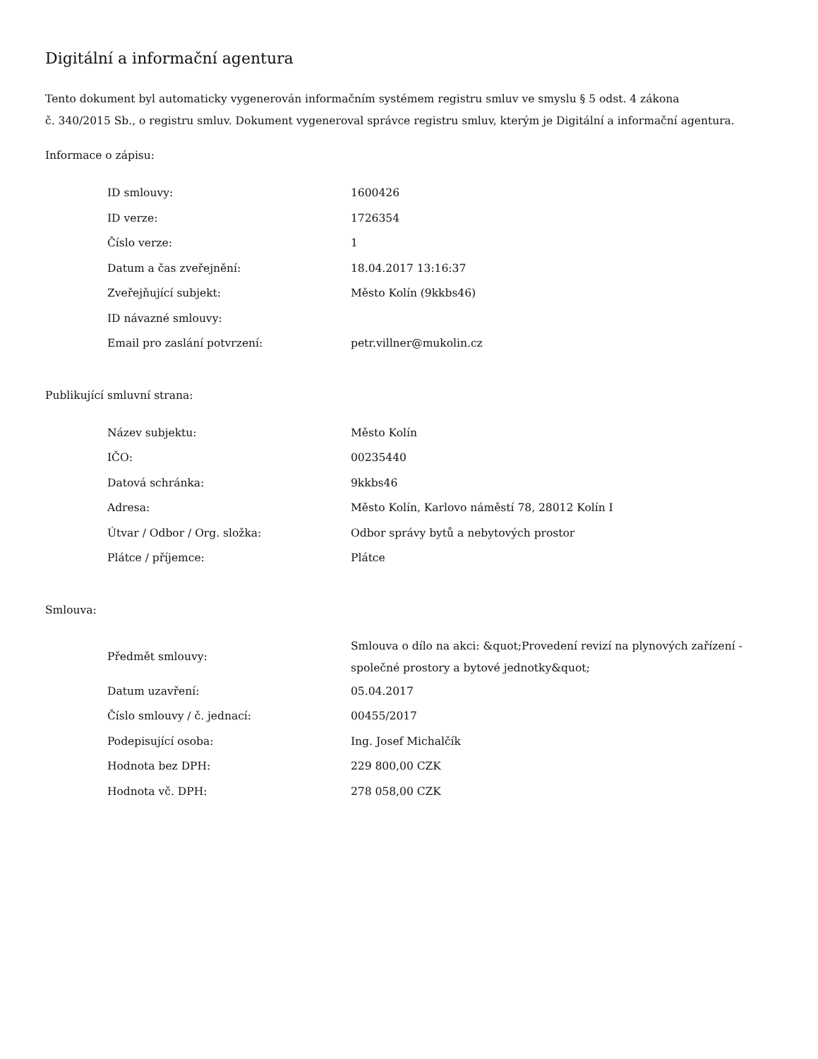Digitální a informační agentura
Tento dokument byl automaticky vygenerován informačním systémem registru smluv ve smyslu § 5 odst. 4 zákona
č. 340/2015 Sb., o registru smluv. Dokument vygeneroval správce registru smluv, kterým je Digitální a informační agentura.
Informace o zápisu:
| ID smlouvy: | 1600426 |
| ID verze: | 1726354 |
| Číslo verze: | 1 |
| Datum a čas zveřejnění: | 18.04.2017 13:16:37 |
| Zveřejňující subjekt: | Město Kolín (9kkbs46) |
| ID návazné smlouvy: | |
| Email pro zaslání potvrzení: | petr.villner@mukolin.cz |
Publikující smluvní strana:
| Název subjektu: | Město Kolín |
| IČO: | 00235440 |
| Datová schránka: | 9kkbs46 |
| Adresa: | Město Kolín, Karlovo náměstí 78, 28012 Kolín I |
| Útvar / Odbor / Org. složka: | Odbor správy bytů a nebytových prostor |
| Plátce / příjemce: | Plátce |
Smlouva:
| Předmět smlouvy: | Smlouva o dílo na akci: &quot;Provedení revizí na plynových zařízení - společné prostory a bytové jednotky&quot; |
| Datum uzavření: | 05.04.2017 |
| Číslo smlouvy / č. jednací: | 00455/2017 |
| Podepisující osoba: | Ing. Josef Michalčík |
| Hodnota bez DPH: | 229 800,00 CZK |
| Hodnota vč. DPH: | 278 058,00 CZK |